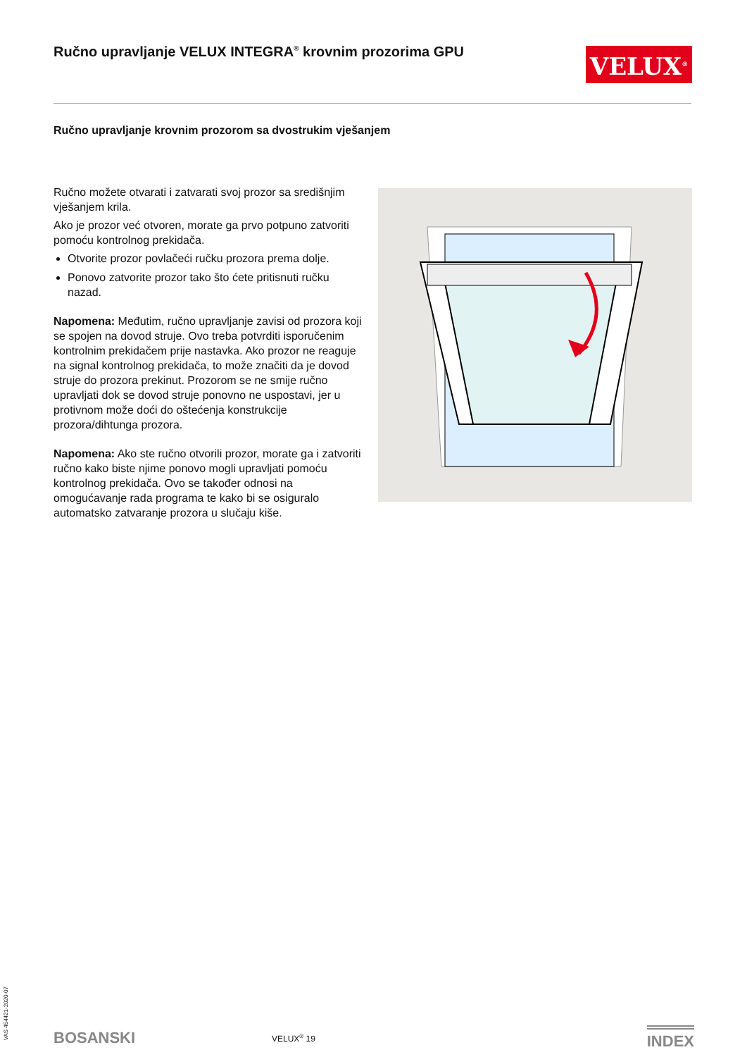Ručno upravljanje VELUX INTEGRA<sup>®</sup> krovnim prozorima GPU VELUX<sup>®</sup>
Ručno upravljanje krovnim prozorom sa dvostrukim vješanjem
Ručno možete otvarati i zatvarati svoj prozor sa središnjim vješanjem krila.
Ako je prozor već otvoren, morate ga prvo potpuno zatvoriti pomoću kontrolnog prekidača.
Otvorite prozor povlačeći ručku prozora prema dolje.
Ponovo zatvorite prozor tako što ćete pritisnuti ručku nazad.
Napomena: Međutim, ručno upravljanje zavisi od prozora koji se spojen na dovod struje. Ovo treba potvrditi isporučenim kontrolnim prekidačem prije nastavka. Ako prozor ne reaguje na signal kontrolnog prekidača, to može značiti da je dovod struje do prozora prekinut. Prozorom se ne smije ručno upravljati dok se dovod struje ponovno ne uspostavi, jer u protivnom može doći do oštećenja konstrukcije prozora/dihtunga prozora.
Napomena: Ako ste ručno otvorili prozor, morate ga i zatvoriti ručno kako biste njime ponovo mogli upravljati pomoću kontrolnog prekidača. Ovo se također odnosi na omogućavanje rada programa te kako bi se osiguralo automatsko zatvaranje prozora u slučaju kiše.
VAS 454421-2020-07
BOSANSKI VELUX<sup>®</sup> 19 INDEX